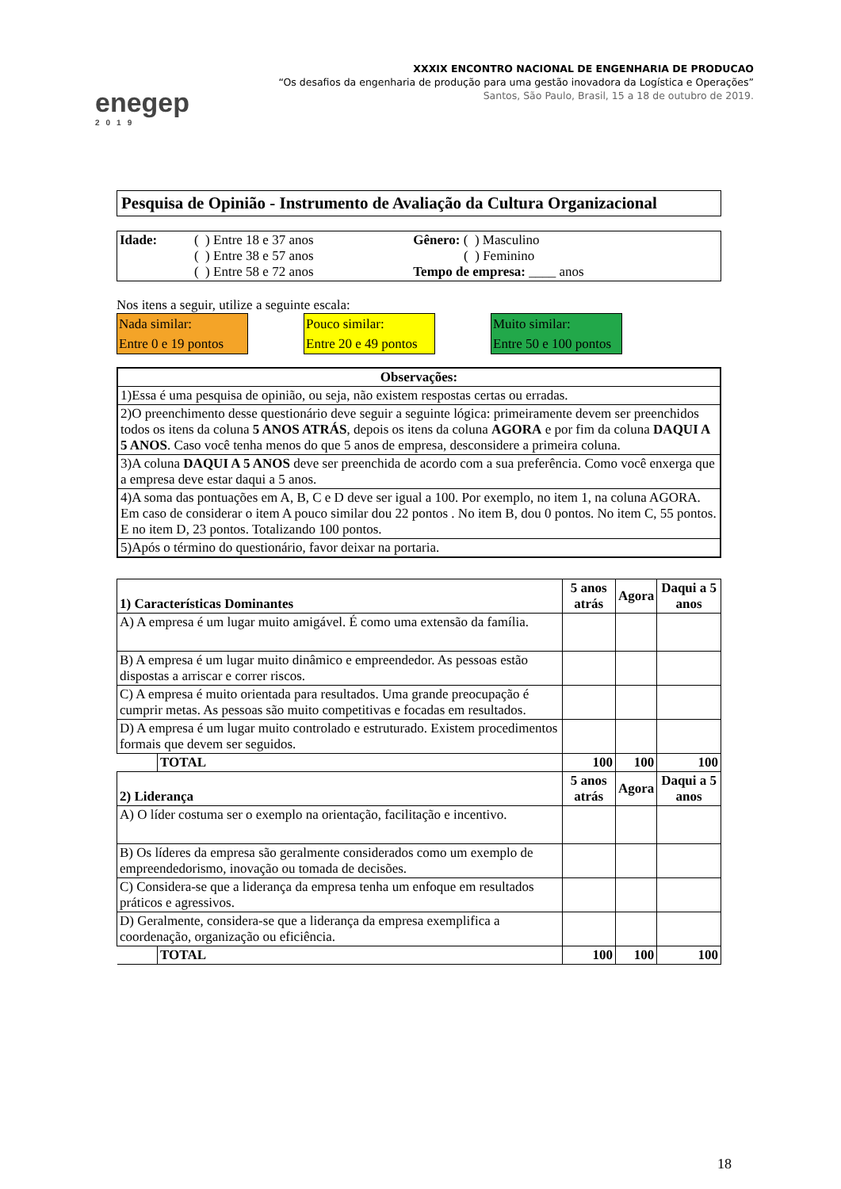enegep
2019
XXXIX ENCONTRO NACIONAL DE ENGENHARIA DE PRODUCAO
“Os desafios da engenharia de produção para uma gestão inovadora da Logística e Operações”
Santos, São Paulo, Brasil, 15 a 18 de outubro de 2019.
Pesquisa de Opinião - Instrumento de Avaliação da Cultura Organizacional
| Idade: | ( ) Entre 18 e 37 anos ( ) Entre 38 e 57 anos ( ) Entre 58 e 72 anos | Gênero: ( ) Masculino ( ) Feminino Tempo de empresa: ____ anos |
Nos itens a seguir, utilize a seguinte escala:
Nada similar:
Entre 0 e 19 pontos
Pouco similar:
Entre 20 e 49 pontos
Muito similar:
Entre 50 e 100 pontos
| Observações: |
| --- |
| 1)Essa é uma pesquisa de opinião, ou seja, não existem respostas certas ou erradas. |
| 2)O preenchimento desse questionário deve seguir a seguinte lógica: primeiramente devem ser preenchidos todos os itens da coluna 5 ANOS ATRÁS , depois os itens da coluna AGORA e por fim da coluna DAQUI A 5 ANOS . Caso você tenha menos do que 5 anos de empresa, desconsidere a primeira coluna. |
| 3)A coluna DAQUI A 5 ANOS deve ser preenchida de acordo com a sua preferência. Como você enxerga que a empresa deve estar daqui a 5 anos. |
| 4)A soma das pontuações em A, B, C e D deve ser igual a 100. Por exemplo, no item 1, na coluna AGORA. Em caso de considerar o item A pouco similar dou 22 pontos . No item B, dou 0 pontos. No item C, 55 pontos. E no item D, 23 pontos. Totalizando 100 pontos. |
| 5)Após o término do questionário, favor deixar na portaria. |
| 1) Características Dominantes | | 5 anos atrás | Agora | Daqui a 5 anos |
| --- | --- | --- | --- | --- |
| A) A empresa é um lugar muito amigável. É como uma extensão da família. | | | | |
| B) A empresa é um lugar muito dinâmico e empreendedor. As pessoas estão dispostas a arriscar e correr riscos. | | | | |
| C) A empresa é muito orientada para resultados. Uma grande preocupação é cumprir metas. As pessoas são muito competitivas e focadas em resultados. | | | | |
| D) A empresa é um lugar muito controlado e estruturado. Existem procedimentos formais que devem ser seguidos. | | | | |
| | TOTAL | 100 | 100 | 100 |
| 2) Liderança | | 5 anos atrás | Agora | Daqui a 5 anos |
| A) O líder costuma ser o exemplo na orientação, facilitação e incentivo. | | | | |
| B) Os líderes da empresa são geralmente considerados como um exemplo de empreendedorismo, inovação ou tomada de decisões. | | | | |
| C) Considera-se que a liderança da empresa tenha um enfoque em resultados práticos e agressivos. | | | | |
| D) Geralmente, considera-se que a liderança da empresa exemplifica a coordenação, organização ou eficiência. | | | | |
| | TOTAL | 100 | 100 | 100 |
18